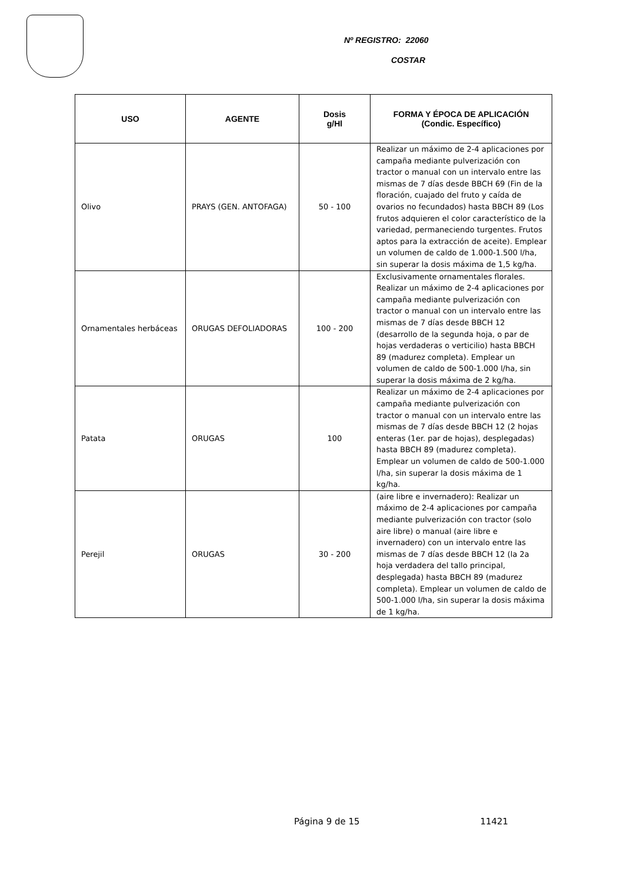Nº REGISTRO: 22060
COSTAR
| USO | AGENTE | Dosis g/Hl | FORMA Y ÉPOCA DE APLICACIÓN (Condic. Específico) |
| --- | --- | --- | --- |
| Olivo | PRAYS (GEN. ANTOFAGA) | 50 - 100 | Realizar un máximo de 2-4 aplicaciones por campaña mediante pulverización con tractor o manual con un intervalo entre las mismas de 7 días desde BBCH 69 (Fin de la floración, cuajado del fruto y caída de ovarios no fecundados) hasta BBCH 89 (Los frutos adquieren el color característico de la variedad, permaneciendo turgentes. Frutos aptos para la extracción de aceite). Emplear un volumen de caldo de 1.000-1.500 l/ha, sin superar la dosis máxima de 1,5 kg/ha. |
| Ornamentales herbáceas | ORUGAS DEFOLIADORAS | 100 - 200 | Exclusivamente ornamentales florales. Realizar un máximo de 2-4 aplicaciones por campaña mediante pulverización con tractor o manual con un intervalo entre las mismas de 7 días desde BBCH 12 (desarrollo de la segunda hoja, o par de hojas verdaderas o verticilio) hasta BBCH 89 (madurez completa). Emplear un volumen de caldo de 500-1.000 l/ha, sin superar la dosis máxima de 2 kg/ha. |
| Patata | ORUGAS | 100 | Realizar un máximo de 2-4 aplicaciones por campaña mediante pulverización con tractor o manual con un intervalo entre las mismas de 7 días desde BBCH 12 (2 hojas enteras (1er. par de hojas), desplegadas) hasta BBCH 89 (madurez completa). Emplear un volumen de caldo de 500-1.000 l/ha, sin superar la dosis máxima de 1 kg/ha. |
| Perejil | ORUGAS | 30 - 200 | (aire libre e invernadero): Realizar un máximo de 2-4 aplicaciones por campaña mediante pulverización con tractor (solo aire libre) o manual (aire libre e invernadero) con un intervalo entre las mismas de 7 días desde BBCH 12 (la 2a hoja verdadera del tallo principal, desplegada) hasta BBCH 89 (madurez completa). Emplear un volumen de caldo de 500-1.000 l/ha, sin superar la dosis máxima de 1 kg/ha. |
Página 9 de 15 11421